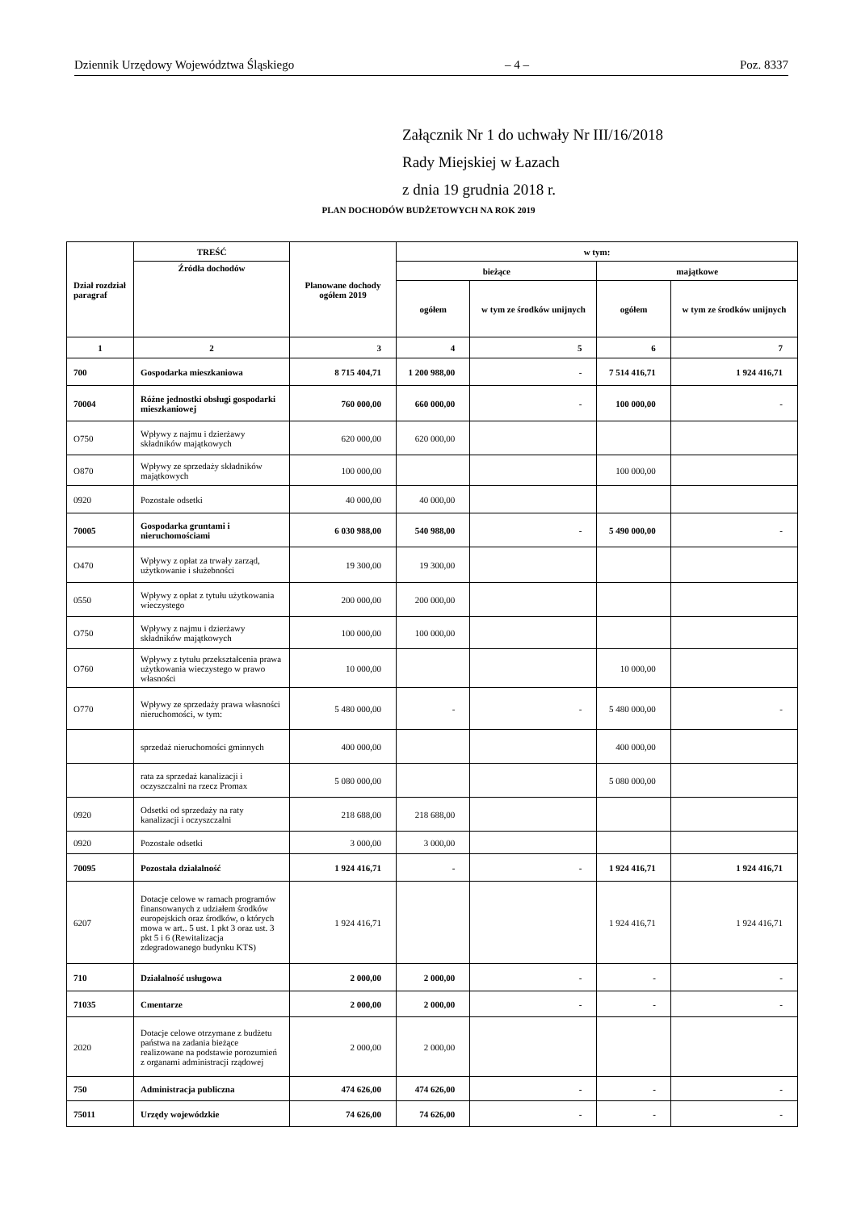Dziennik Urzędowy Województwa Śląskiego – 4 – Poz. 8337
Załącznik Nr 1 do uchwały Nr III/16/2018
Rady Miejskiej w Łazach
z dnia 19 grudnia 2018 r.
PLAN DOCHODÓW BUDŻETOWYCH NA ROK 2019
| Dział rozdział paragraf | TREŚĆ | Planowane dochody ogółem 2019 | w tym: | | | |
| --- | --- | --- | --- | --- | --- | --- |
| | Źródła dochodów | | bieżące | | majątkowe | |
| | | | ogółem | w tym ze środków unijnych | ogółem | w tym ze środków unijnych |
| 1 | 2 | 3 | 4 | 5 | 6 | 7 |
| 700 | Gospodarka mieszkaniowa | 8 715 404,71 | 1 200 988,00 | - | 7 514 416,71 | 1 924 416,71 |
| 70004 | Różne jednostki obsługi gospodarki mieszkaniowej | 760 000,00 | 660 000,00 | - | 100 000,00 | - |
| O750 | Wpływy z najmu i dzierżawy składników majątkowych | 620 000,00 | 620 000,00 | | | |
| O870 | Wpływy ze sprzedaży składników majątkowych | 100 000,00 | | | 100 000,00 | |
| 0920 | Pozostałe odsetki | 40 000,00 | 40 000,00 | | | |
| 70005 | Gospodarka gruntami i nieruchomościami | 6 030 988,00 | 540 988,00 | - | 5 490 000,00 | - |
| O470 | Wpływy z opłat za trwały zarząd, użytkowanie i służebności | 19 300,00 | 19 300,00 | | | |
| 0550 | Wpływy z opłat z tytułu użytkowania wieczystego | 200 000,00 | 200 000,00 | | | |
| O750 | Wpływy z najmu i dzierżawy składników majątkowych | 100 000,00 | 100 000,00 | | | |
| O760 | Wpływy z tytułu przekształcenia prawa użytkowania wieczystego w prawo własności | 10 000,00 | | | 10 000,00 | |
| O770 | Wpływy ze sprzedaży prawa własności nieruchomości, w tym: | 5 480 000,00 | - | - | 5 480 000,00 | - |
| | sprzedaż nieruchomości gminnych | 400 000,00 | | | 400 000,00 | |
| | rata za sprzedaż kanalizacji i oczyszczalni na rzecz Promax | 5 080 000,00 | | | 5 080 000,00 | |
| 0920 | Odsetki od sprzedaży na raty kanalizacji i oczyszczalni | 218 688,00 | 218 688,00 | | | |
| 0920 | Pozostałe odsetki | 3 000,00 | 3 000,00 | | | |
| 70095 | Pozostała działalność | 1 924 416,71 | - | - | 1 924 416,71 | 1 924 416,71 |
| 6207 | Dotacje celowe w ramach programów finansowanych z udziałem środków europejskich oraz środków, o których mowa w art.. 5 ust. 1 pkt 3 oraz ust. 3 pkt 5 i 6 (Rewitalizacja zdegradowanego budynku KTS) | 1 924 416,71 | | | 1 924 416,71 | 1 924 416,71 |
| 710 | Działalność usługowa | 2 000,00 | 2 000,00 | - | - | - |
| 71035 | Cmentarze | 2 000,00 | 2 000,00 | - | - | - |
| 2020 | Dotacje celowe otrzymane z budżetu państwa na zadania bieżące realizowane na podstawie porozumień z organami administracji rządowej | 2 000,00 | 2 000,00 | | | |
| 750 | Administracja publiczna | 474 626,00 | 474 626,00 | - | - | - |
| 75011 | Urzędy wojewódzkie | 74 626,00 | 74 626,00 | - | - | - |